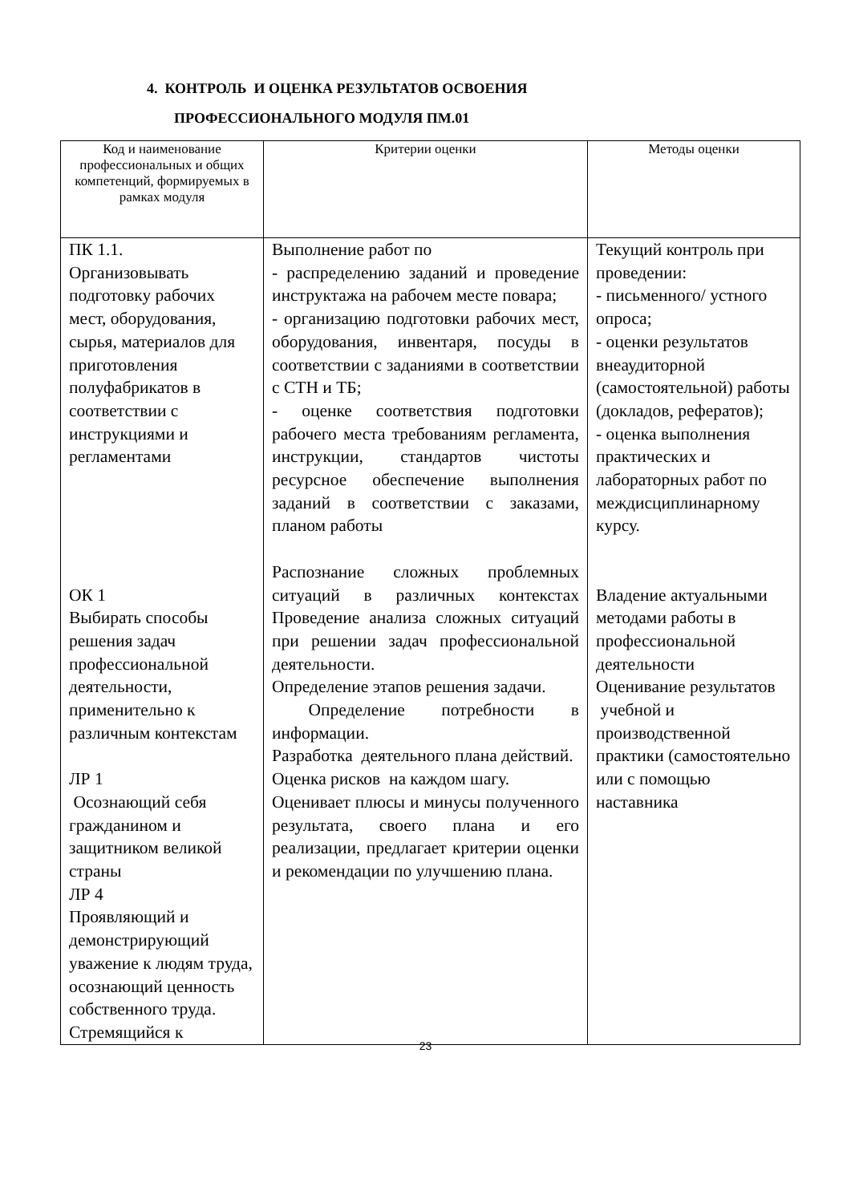4. КОНТРОЛЬ И ОЦЕНКА РЕЗУЛЬТАТОВ ОСВОЕНИЯ
ПРОФЕССИОНАЛЬНОГО МОДУЛЯ ПМ.01
| Код и наименование профессиональных и общих компетенций, формируемых в рамках модуля | Критерии оценки | Методы оценки |
| --- | --- | --- |
| ПК 1.1. Организовывать подготовку рабочих мест, оборудования, сырья, материалов для приготовления полуфабрикатов в соответствии с инструкциями и регламентами ОК 1 Выбирать способы решения задач профессиональной деятельности, применительно к различным контекстам ЛР 1 Осознающий себя гражданином и защитником великой страны ЛР 4 Проявляющий и демонстрирующий уважение к людям труда, осознающий ценность собственного труда. Стремящийся к | Выполнение работ по - распределению заданий и проведение инструктажа на рабочем месте повара; - организацию подготовки рабочих мест, оборудования, инвентаря, посуды в соответствии с заданиями в соответствии с СТН и ТБ; - оценке соответствия подготовки рабочего места требованиям регламента, инструкции, стандартов чистоты ресурсное обеспечение выполнения заданий в соответствии с заказами, планом работы Распознание сложных проблемных ситуаций в различных контекстах Проведение анализа сложных ситуаций при решении задач профессиональной деятельности. Определение этапов решения задачи. Определение потребности в информации. Разработка деятельного плана действий. Оценка рисков на каждом шагу. Оценивает плюсы и минусы полученного результата, своего плана и его реализации, предлагает критерии оценки и рекомендации по улучшению плана. | Текущий контроль при проведении: - письменного/ устного опроса; - оценки результатов внеаудиторной (самостоятельной) работы (докладов, рефератов); - оценка выполнения практических и лабораторных работ по междисциплинарному курсу. Владение актуальными методами работы в профессиональной деятельности Оценивание результатов учебной и производственной практики (самостоятельно или с помощью наставника |
23